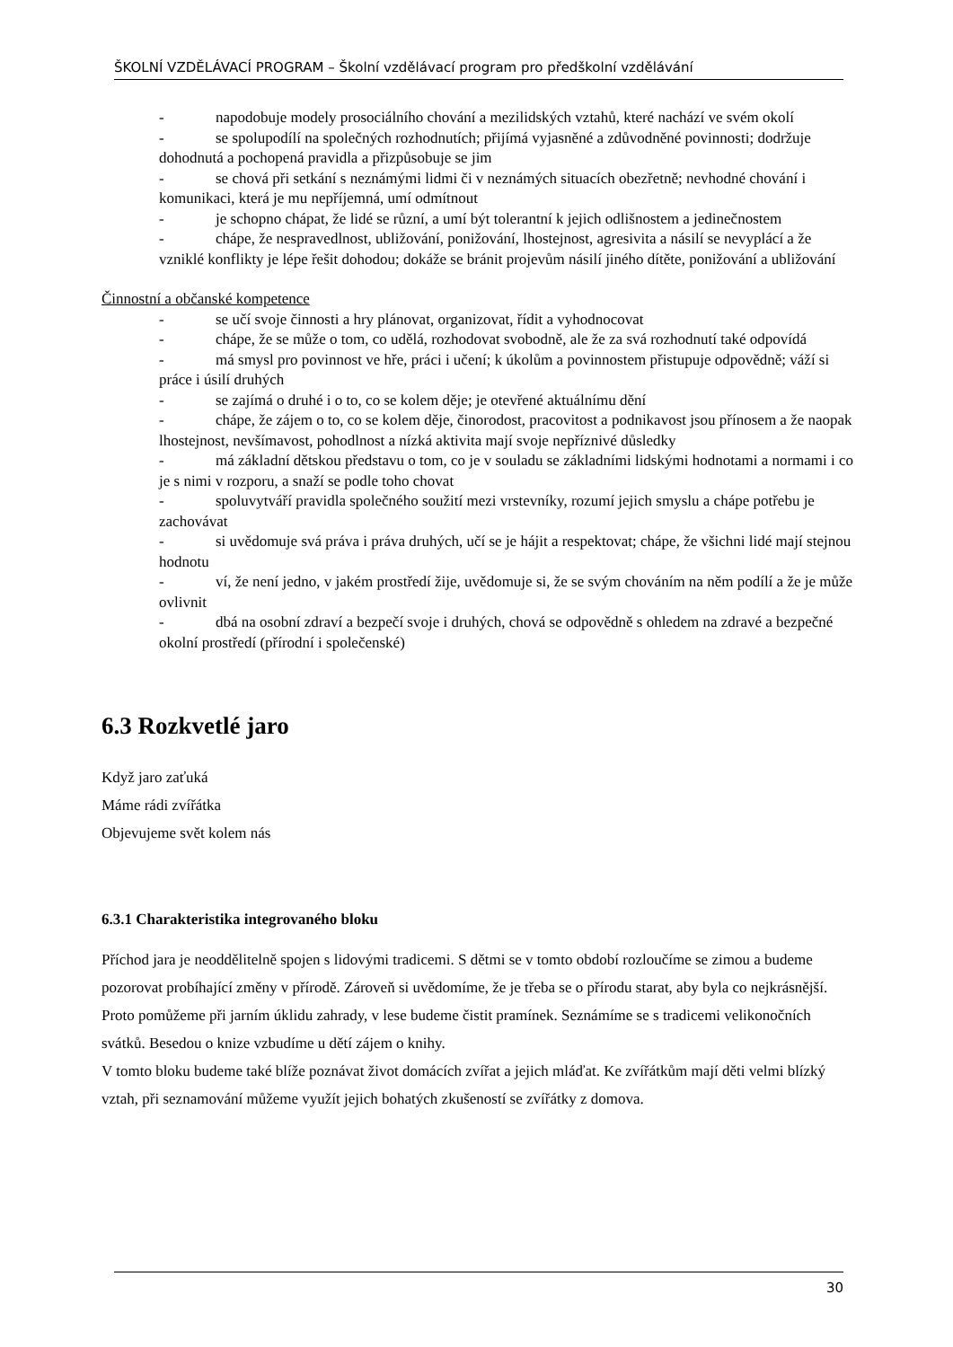ŠKOLNÍ VZDĚLÁVACÍ PROGRAM – Školní vzdělávací program pro předškolní vzdělávání
- napodobuje modely prosociálního chování a mezilidských vztahů, které nachází ve svém okolí
- se spolupodílí na společných rozhodnutích; přijímá vyjasněné a zdůvodněné povinnosti; dodržuje dohodnutá a pochopená pravidla a přizpůsobuje se jim
- se chová při setkání s neznámými lidmi či v neznámých situacích obezřetně; nevhodné chování i komunikaci, která je mu nepříjemná, umí odmítnout
- je schopno chápat, že lidé se různí, a umí být tolerantní k jejich odlišnostem a jedinečnostem
- chápe, že nespravedlnost, ubližování, ponižování, lhostejnost, agresivita a násilí se nevyplácí a že vzniklé konflikty je lépe řešit dohodou; dokáže se bránit projevům násilí jiného dítěte, ponižování a ubližování
Činnostní a občanské kompetence
- se učí svoje činnosti a hry plánovat, organizovat, řídit a vyhodnocovat
- chápe, že se může o tom, co udělá, rozhodovat svobodně, ale že za svá rozhodnutí také odpovídá
- má smysl pro povinnost ve hře, práci i učení; k úkolům a povinnostem přistupuje odpovědně; váží si práce i úsilí druhých
- se zajímá o druhé i o to, co se kolem děje; je otevřené aktuálnímu dění
- chápe, že zájem o to, co se kolem děje, činorodost, pracovitost a podnikavost jsou přínosem a že naopak lhostejnost, nevšímavost, pohodlnost a nízká aktivita mají svoje nepříznivé důsledky
- má základní dětskou představu o tom, co je v souladu se základními lidskými hodnotami a normami i co je s nimi v rozporu, a snaží se podle toho chovat
- spoluvytváří pravidla společného soužití mezi vrstevníky, rozumí jejich smyslu a chápe potřebu je zachovávat
- si uvědomuje svá práva i práva druhých, učí se je hájit a respektovat; chápe, že všichni lidé mají stejnou hodnotu
- ví, že není jedno, v jakém prostředí žije, uvědomuje si, že se svým chováním na něm podílí a že je může ovlivnit
- dbá na osobní zdraví a bezpečí svoje i druhých, chová se odpovědně s ohledem na zdravé a bezpečné okolní prostředí (přírodní i společenské)
6.3 Rozkvetlé jaro
Když jaro zaťuká
Máme rádi zvířátka
Objevujeme svět kolem nás
6.3.1 Charakteristika integrovaného bloku
Příchod jara je neoddělitelně spojen s lidovými tradicemi. S dětmi se v tomto období rozloučíme se zimou a budeme pozorovat probíhající změny v přírodě. Zároveň si uvědomíme, že je třeba se o přírodu starat, aby byla co nejkrásnější. Proto pomůžeme při jarním úklidu zahrady, v lese budeme čistit pramínek. Seznámíme se s tradicemi velikonočních svátků. Besedou o knize vzbudíme u dětí zájem o knihy.
V tomto bloku budeme také blíže poznávat život domácích zvířat a jejich mláďat. Ke zvířátkům mají děti velmi blízký vztah, při seznamování můžeme využít jejich bohatých zkušeností se zvířátky z domova.
30